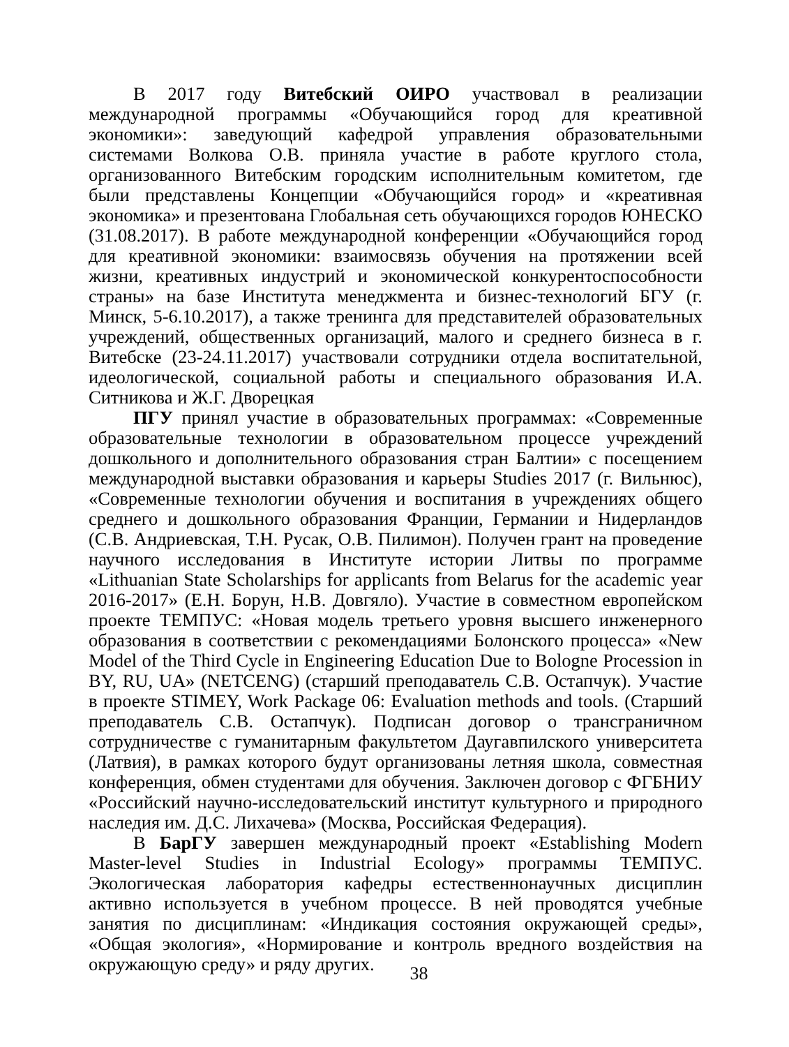В 2017 году Витебский ОИРО участвовал в реализации международной программы «Обучающийся город для креативной экономики»: заведующий кафедрой управления образовательными системами Волкова О.В. приняла участие в работе круглого стола, организованного Витебским городским исполнительным комитетом, где были представлены Концепции «Обучающийся город» и «креативная экономика» и презентована Глобальная сеть обучающихся городов ЮНЕСКО (31.08.2017). В работе международной конференции «Обучающийся город для креативной экономики: взаимосвязь обучения на протяжении всей жизни, креативных индустрий и экономической конкурентоспособности страны» на базе Института менеджмента и бизнес-технологий БГУ (г. Минск, 5-6.10.2017), а также тренинга для представителей образовательных учреждений, общественных организаций, малого и среднего бизнеса в г. Витебске (23-24.11.2017) участвовали сотрудники отдела воспитательной, идеологической, социальной работы и специального образования И.А. Ситникова и Ж.Г. Дворецкая
ПГУ принял участие в образовательных программах: «Современные образовательные технологии в образовательном процессе учреждений дошкольного и дополнительного образования стран Балтии» с посещением международной выставки образования и карьеры Studies 2017 (г. Вильнюс), «Современные технологии обучения и воспитания в учреждениях общего среднего и дошкольного образования Франции, Германии и Нидерландов (С.В. Андриевская, Т.Н. Русак, О.В. Пилимон). Получен грант на проведение научного исследования в Институте истории Литвы по программе «Lithuanian State Scholarships for applicants from Belarus for the academic year 2016-2017» (Е.Н. Борун, Н.В. Довгяло). Участие в совместном европейском проекте ТЕМПУС: «Новая модель третьего уровня высшего инженерного образования в соответствии с рекомендациями Болонского процесса» «New Model of the Third Cycle in Engineering Education Due to Bologne Procession in BY, RU, UA» (NETCENG) (старший преподаватель С.В. Остапчук). Участие в проекте STIMEY, Work Package 06: Evaluation methods and tools. (Старший преподаватель С.В. Остапчук). Подписан договор о трансграничном сотрудничестве с гуманитарным факультетом Даугавпилского университета (Латвия), в рамках которого будут организованы летняя школа, совместная конференция, обмен студентами для обучения. Заключен договор с ФГБНИУ «Российский научно-исследовательский институт культурного и природного наследия им. Д.С. Лихачева» (Москва, Российская Федерация).
В БарГУ завершен международный проект «Establishing Modern Master-level Studies in Industrial Ecology» программы ТЕМПУС. Экологическая лаборатория кафедры естественнонаучных дисциплин активно используется в учебном процессе. В ней проводятся учебные занятия по дисциплинам: «Индикация состояния окружающей среды», «Общая экология», «Нормирование и контроль вредного воздействия на окружающую среду» и ряду других.
38